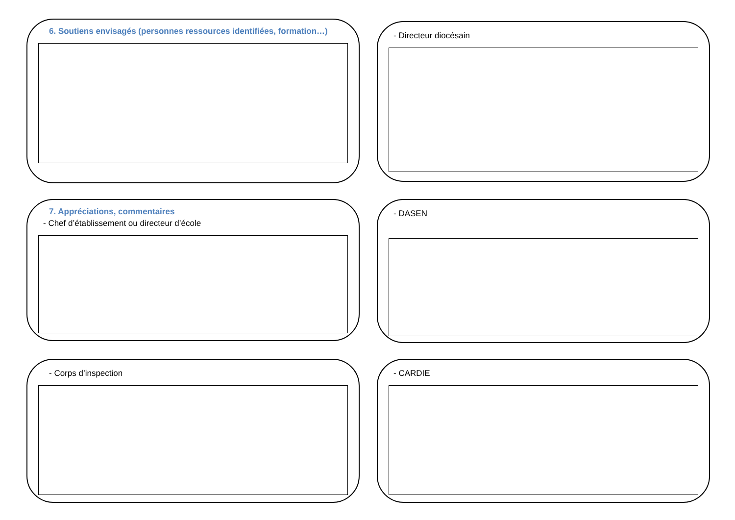6. Soutiens envisagés (personnes ressources identifiées, formation…)
- Directeur diocésain
7. Appréciations, commentaires
- Chef d’établissement ou directeur d’école
- DASEN
- Corps d’inspection
- CARDIE